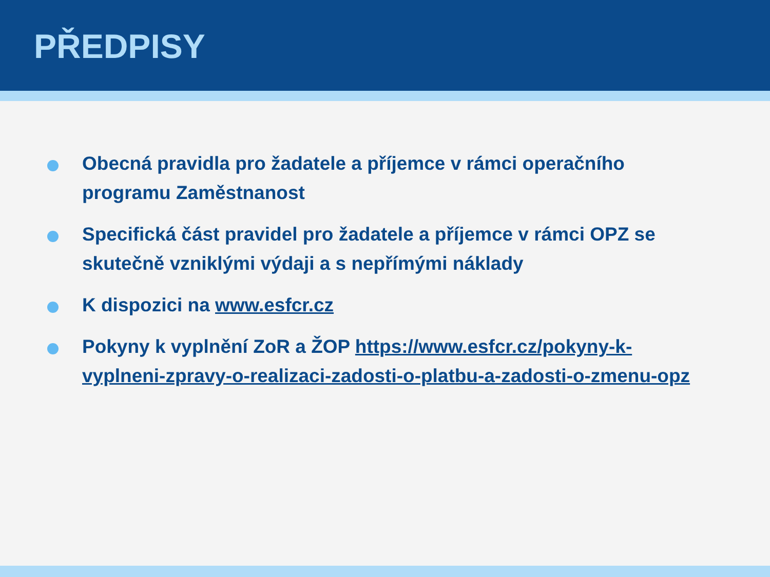PŘEDPISY
Obecná pravidla pro žadatele a příjemce v rámci operačního programu Zaměstnanost
Specifická část pravidel pro žadatele a příjemce v rámci OPZ se skutečně vzniklými výdaji a s nepřímými náklady
K dispozici na www.esfcr.cz
Pokyny k vyplnění ZoR a ŽOP https://www.esfcr.cz/pokyny-k-vyplneni-zpravy-o-realizaci-zadosti-o-platbu-a-zadosti-o-zmenu-opz